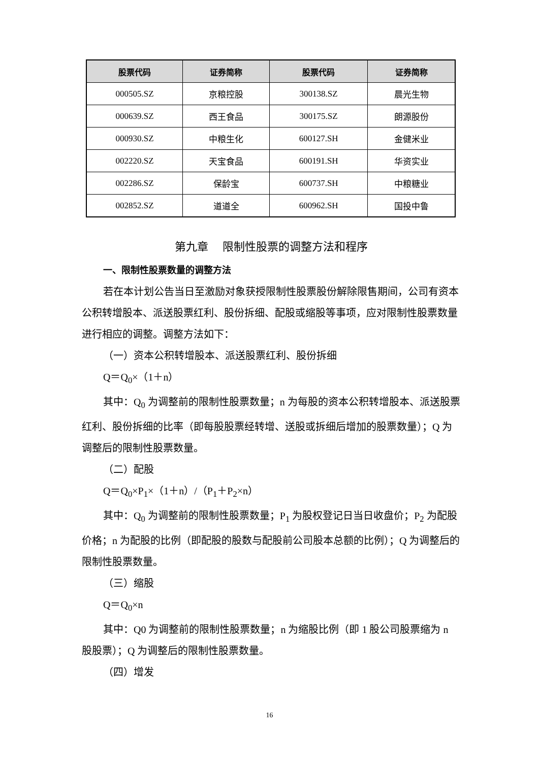| 股票代码 | 证券简称 | 股票代码 | 证券简称 |
| --- | --- | --- | --- |
| 000505.SZ | 京粮控股 | 300138.SZ | 晨光生物 |
| 000639.SZ | 西王食品 | 300175.SZ | 朗源股份 |
| 000930.SZ | 中粮生化 | 600127.SH | 金健米业 |
| 002220.SZ | 天宝食品 | 600191.SH | 华资实业 |
| 002286.SZ | 保龄宝 | 600737.SH | 中粮糖业 |
| 002852.SZ | 道道全 | 600962.SH | 国投中鲁 |
第九章　 限制性股票的调整方法和程序
一、限制性股票数量的调整方法
若在本计划公告当日至激励对象获授限制性股票股份解除限售期间，公司有资本公积转增股本、派送股票红利、股份拆细、配股或缩股等事项，应对限制性股票数量进行相应的调整。调整方法如下：
（一）资本公积转增股本、派送股票红利、股份拆细
Q＝Q<sub>0</sub>×（1＋n）
其中：Q<sub>0</sub> 为调整前的限制性股票数量；n 为每股的资本公积转增股本、派送股票红利、股份拆细的比率（即每股股票经转增、送股或拆细后增加的股票数量）；Q 为调整后的限制性股票数量。
（二）配股
Q＝Q<sub>0</sub>×P<sub>1</sub>×（1＋n）/（P<sub>1</sub>＋P<sub>2</sub>×n）
其中：Q<sub>0</sub> 为调整前的限制性股票数量；P<sub>1</sub> 为股权登记日当日收盘价；P<sub>2</sub> 为配股价格；n 为配股的比例（即配股的股数与配股前公司股本总额的比例）；Q 为调整后的限制性股票数量。
（三）缩股
Q＝Q<sub>0</sub>×n
其中：Q0 为调整前的限制性股票数量；n 为缩股比例（即 1 股公司股票缩为 n 股股票）；Q 为调整后的限制性股票数量。
（四）增发
16